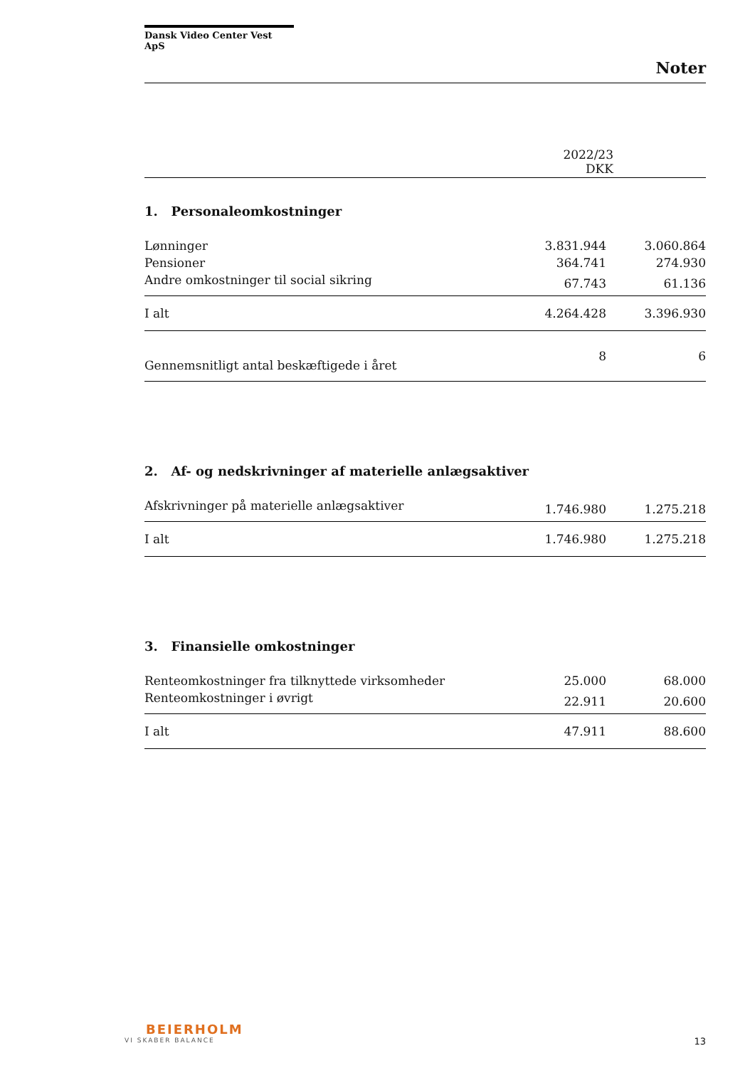Dansk Video Center Vest ApS
Noter
| | 2022/23 DKK | |
| 1. Personaleomkostninger | | |
| Lønninger | 3.831.944 | 3.060.864 |
| Pensioner | 364.741 | 274.930 |
| Andre omkostninger til social sikring | 67.743 | 61.136 |
| I alt | 4.264.428 | 3.396.930 |
| Gennemsnitligt antal beskæftigede i året | 8 | 6 |
| 2. Af- og nedskrivninger af materielle anlægsaktiver | | |
| Afskrivninger på materielle anlægsaktiver | 1.746.980 | 1.275.218 |
| I alt | 1.746.980 | 1.275.218 |
| 3. Finansielle omkostninger | | |
| Renteomkostninger fra tilknyttede virksomheder | 25.000 | 68.000 |
| Renteomkostninger i øvrigt | 22.911 | 20.600 |
| I alt | 47.911 | 88.600 |
BEIERHOLM
VI SKABER BALANCE
13